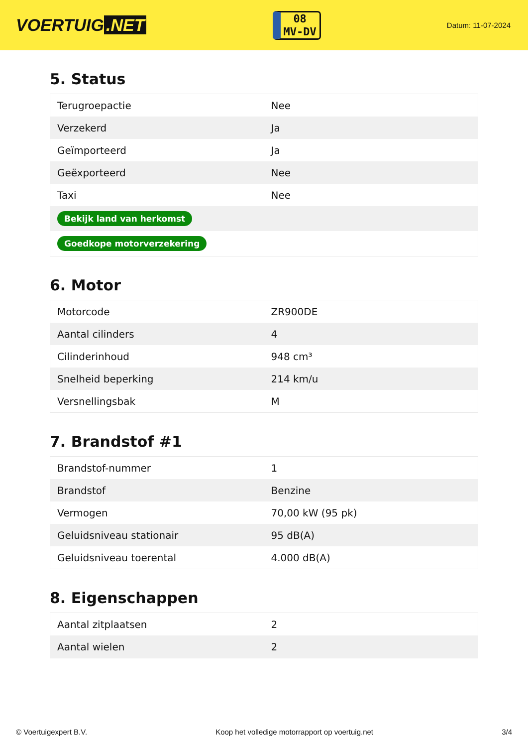VOERTUIG.NET
08
MV-DV
Datum: 11-07-2024
5. Status
| Terugroepactie | Nee |
| Verzekerd | Ja |
| Geïmporteerd | Ja |
| Geëxporteerd | Nee |
| Taxi | Nee |
| Bekijk land van herkomst | |
| Goedkope motorverzekering | |
6. Motor
| Motorcode | ZR900DE |
| Aantal cilinders | 4 |
| Cilinderinhoud | 948 cm³ |
| Snelheid beperking | 214 km/u |
| Versnellingsbak | M |
7. Brandstof #1
| Brandstof-nummer | 1 |
| Brandstof | Benzine |
| Vermogen | 70,00 kW (95 pk) |
| Geluidsniveau stationair | 95 dB(A) |
| Geluidsniveau toerental | 4.000 dB(A) |
8. Eigenschappen
| Aantal zitplaatsen | 2 |
| Aantal wielen | 2 |
© Voertuigexpert B.V. Koop het volledige motorrapport op voertuig.net 3/4